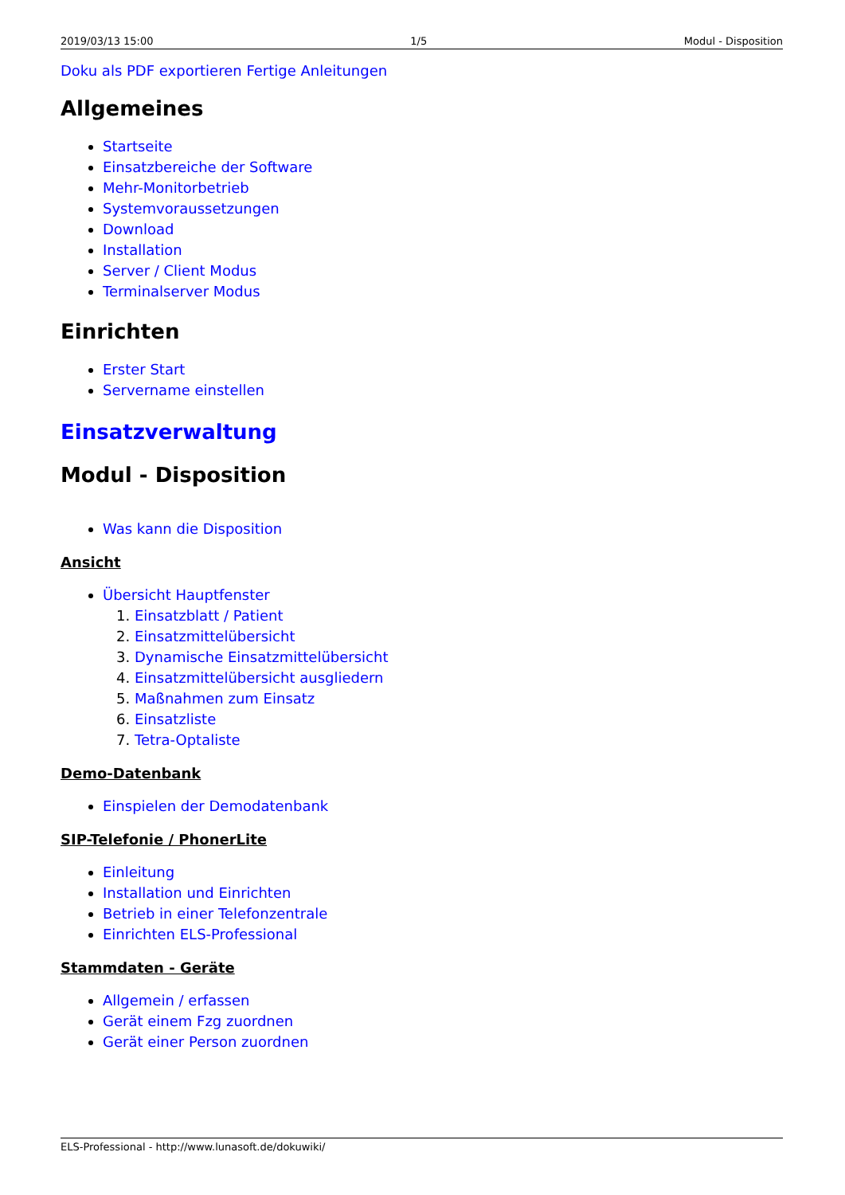2019/03/13 15:00 1/5 Modul - Disposition
Doku als PDF exportieren Fertige Anleitungen
Allgemeines
Startseite
Einsatzbereiche der Software
Mehr-Monitorbetrieb
Systemvoraussetzungen
Download
Installation
Server / Client Modus
Terminalserver Modus
Einrichten
Erster Start
Servername einstellen
Einsatzverwaltung
Modul - Disposition
Was kann die Disposition
Ansicht
Übersicht Hauptfenster
1. Einsatzblatt / Patient
2. Einsatzmittelübersicht
3. Dynamische Einsatzmittelübersicht
4. Einsatzmittelübersicht ausgliedern
5. Maßnahmen zum Einsatz
6. Einsatzliste
7. Tetra-Optaliste
Demo-Datenbank
Einspielen der Demodatenbank
SIP-Telefonie / PhonerLite
Einleitung
Installation und Einrichten
Betrieb in einer Telefonzentrale
Einrichten ELS-Professional
Stammdaten - Geräte
Allgemein / erfassen
Gerät einem Fzg zuordnen
Gerät einer Person zuordnen
ELS-Professional - http://www.lunasoft.de/dokuwiki/